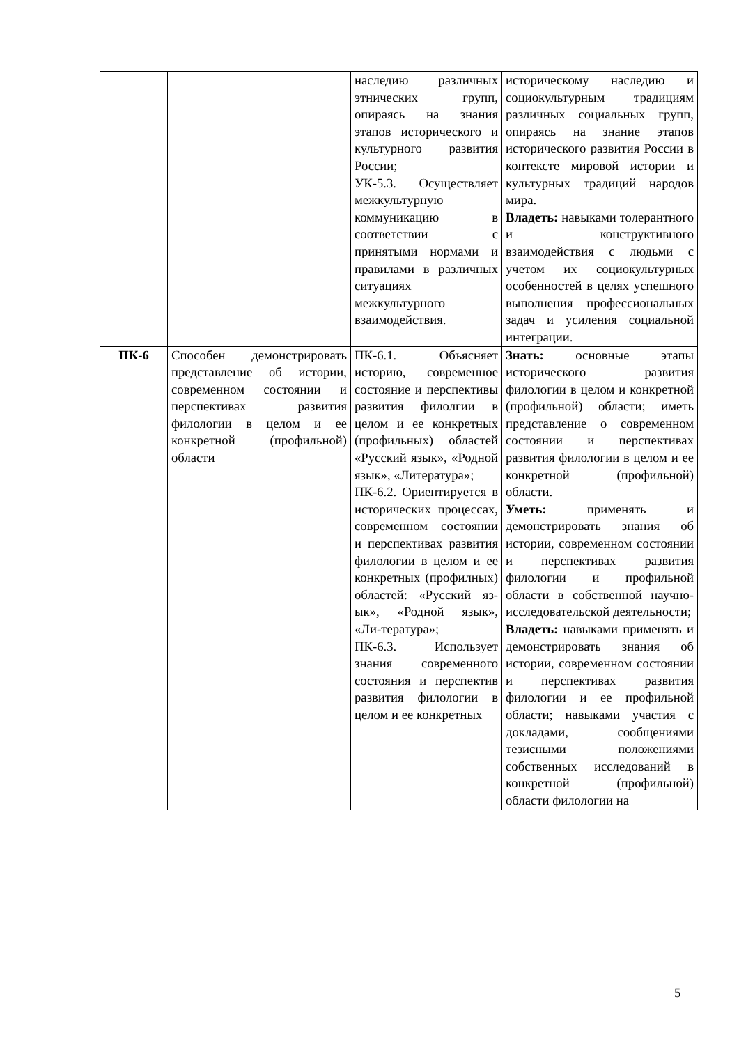| | | наследию различных этнических групп, опираясь на знания этапов исторического и культурного развития России; УК-5.3. Осуществляет межкультурную коммуникацию в соответствии с принятыми нормами и правилами в различных ситуациях межкультурного взаимодействия. | историческому наследию и социокультурным традициям различных социальных групп, опираясь на знание этапов исторического развития России в контексте мировой истории и культурных традиций народов мира. Владеть: навыками толерантного и конструктивного взаимодействия с людьми с учетом их социокультурных особенностей в целях успешного выполнения профессиональных задач и усиления социальной интеграции. |
| ПК-6 | Способен демонстрировать представление об истории, современном состоянии и перспективах развития филологии в целом и ее конкретной (профильной) области | ПК-6.1. Объясняет историю, современное состояние и перспективы развития филолгии в целом и ее конкретных (профильных) областей «Русский язык», «Родной язык», «Литература»; ПК-6.2. Ориентируется в исторических процессах, современном состоянии и перспективах развития филологии в целом и ее конкретных (профилных) областей: «Русский яз-ык», «Родной язык», «Ли-тература»; ПК-6.3. Использует знания современного состояния и перспектив развития филологии в целом и ее конкретных | Знать: основные этапы исторического развития филологии в целом и конкретной (профильной) области; иметь представление о современном состоянии и перспективах развития филологии в целом и ее конкретной (профильной) области. Уметь: применять и демонстрировать знания об истории, современном состоянии и перспективах развития филологии и профильной области в собственной научно-исследовательской деятельности; Владеть: навыками применять и демонстрировать знания об истории, современном состоянии и перспективах развития филологии и ее профильной области; навыками участия с докладами, сообщениями тезисными положениями собственных исследований в конкретной (профильной) области филологии на |
5